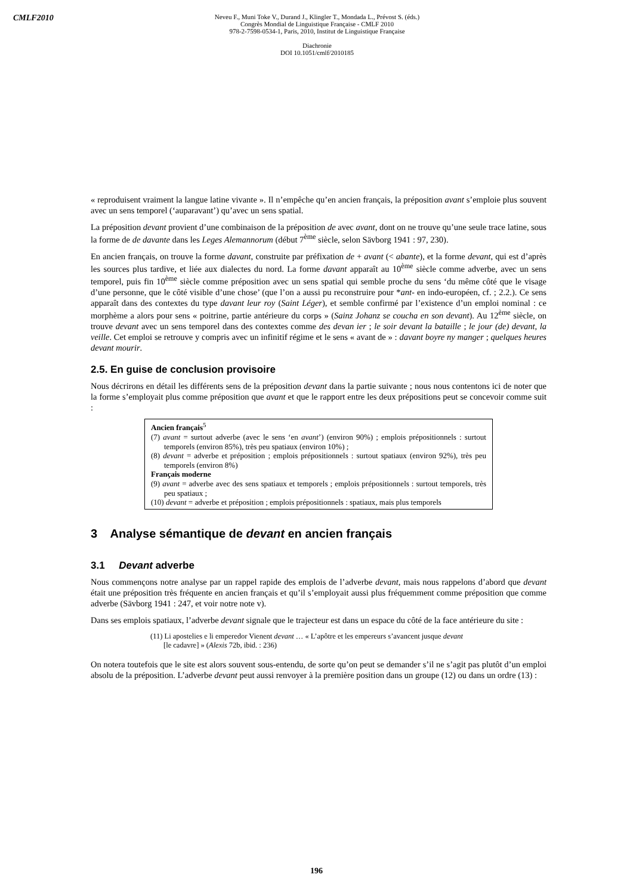CMLF2010
Neveu F., Muni Toke V., Durand J., Klingler T., Mondada L., Prévost S. (éds.)
Congrès Mondial de Linguistique Française - CMLF 2010
978-2-7598-0534-1, Paris, 2010, Institut de Linguistique Française
Diachronie
DOI 10.1051/cmlf/2010185
« reproduisent vraiment la langue latine vivante ». Il n’empêche qu’en ancien français, la préposition avant s’emploie plus souvent avec un sens temporel (‘auparavant’) qu’avec un sens spatial.
La préposition devant provient d’une combinaison de la préposition de avec avant, dont on ne trouve qu’une seule trace latine, sous la forme de de davante dans les Leges Alemannorum (début 7<sup>ème</sup> siècle, selon Sävborg 1941 : 97, 230).
En ancien français, on trouve la forme davant, construite par préfixation de + avant (< abante), et la forme devant, qui est d’après les sources plus tardive, et liée aux dialectes du nord. La forme davant apparaît au 10<sup>ème</sup> siècle comme adverbe, avec un sens temporel, puis fin 10<sup>ème</sup> siècle comme préposition avec un sens spatial qui semble proche du sens ‘du même côté que le visage d’une personne, que le côté visible d’une chose’ (que l’on a aussi pu reconstruire pour *ant- en indo-européen, cf. ; 2.2.). Ce sens apparaît dans des contextes du type davant leur roy (Saint Léger), et semble confirmé par l’existence d’un emploi nominal : ce morphème a alors pour sens « poitrine, partie antérieure du corps » (Sainz Johanz se coucha en son devant). Au 12<sup>ème</sup> siècle, on trouve devant avec un sens temporel dans des contextes comme des devan ier ; le soir devant la bataille ; le jour (de) devant, la veille. Cet emploi se retrouve y compris avec un infinitif régime et le sens « avant de » : davant boyre ny manger ; quelques heures devant mourir.
2.5. En guise de conclusion provisoire
Nous décrirons en détail les différents sens de la préposition devant dans la partie suivante ; nous nous contentons ici de noter que la forme s’employait plus comme préposition que avant et que le rapport entre les deux prépositions peut se concevoir comme suit :
Ancien français<sup>5</sup>
(7) avant = surtout adverbe (avec le sens ‘en avant’) (environ 90%) ; emplois prépositionnels : surtout temporels (environ 85%), très peu spatiaux (environ 10%) ;
(8) devant = adverbe et préposition ; emplois prépositionnels : surtout spatiaux (environ 92%), très peu temporels (environ 8%)
Français moderne
(9) avant = adverbe avec des sens spatiaux et temporels ; emplois prépositionnels : surtout temporels, très peu spatiaux ;
(10) devant = adverbe et préposition ; emplois prépositionnels : spatiaux, mais plus temporels
3 Analyse sémantique de devant en ancien français
3.1 Devant adverbe
Nous commençons notre analyse par un rappel rapide des emplois de l’adverbe devant, mais nous rappelons d’abord que devant était une préposition très fréquente en ancien français et qu’il s’employait aussi plus fréquemment comme préposition que comme adverbe (Sävborg 1941 : 247, et voir notre note v).
Dans ses emplois spatiaux, l’adverbe devant signale que le trajecteur est dans un espace du côté de la face antérieure du site :
(11) Li apostelies e li emperedor Vienent devant … « L’apôtre et les empereurs s’avancent jusque devant [le cadavre] » (Alexis 72b, ibid. : 236)
On notera toutefois que le site est alors souvent sous-entendu, de sorte qu’on peut se demander s’il ne s’agit pas plutôt d’un emploi absolu de la préposition. L’adverbe devant peut aussi renvoyer à la première position dans un groupe (12) ou dans un ordre (13) :
196